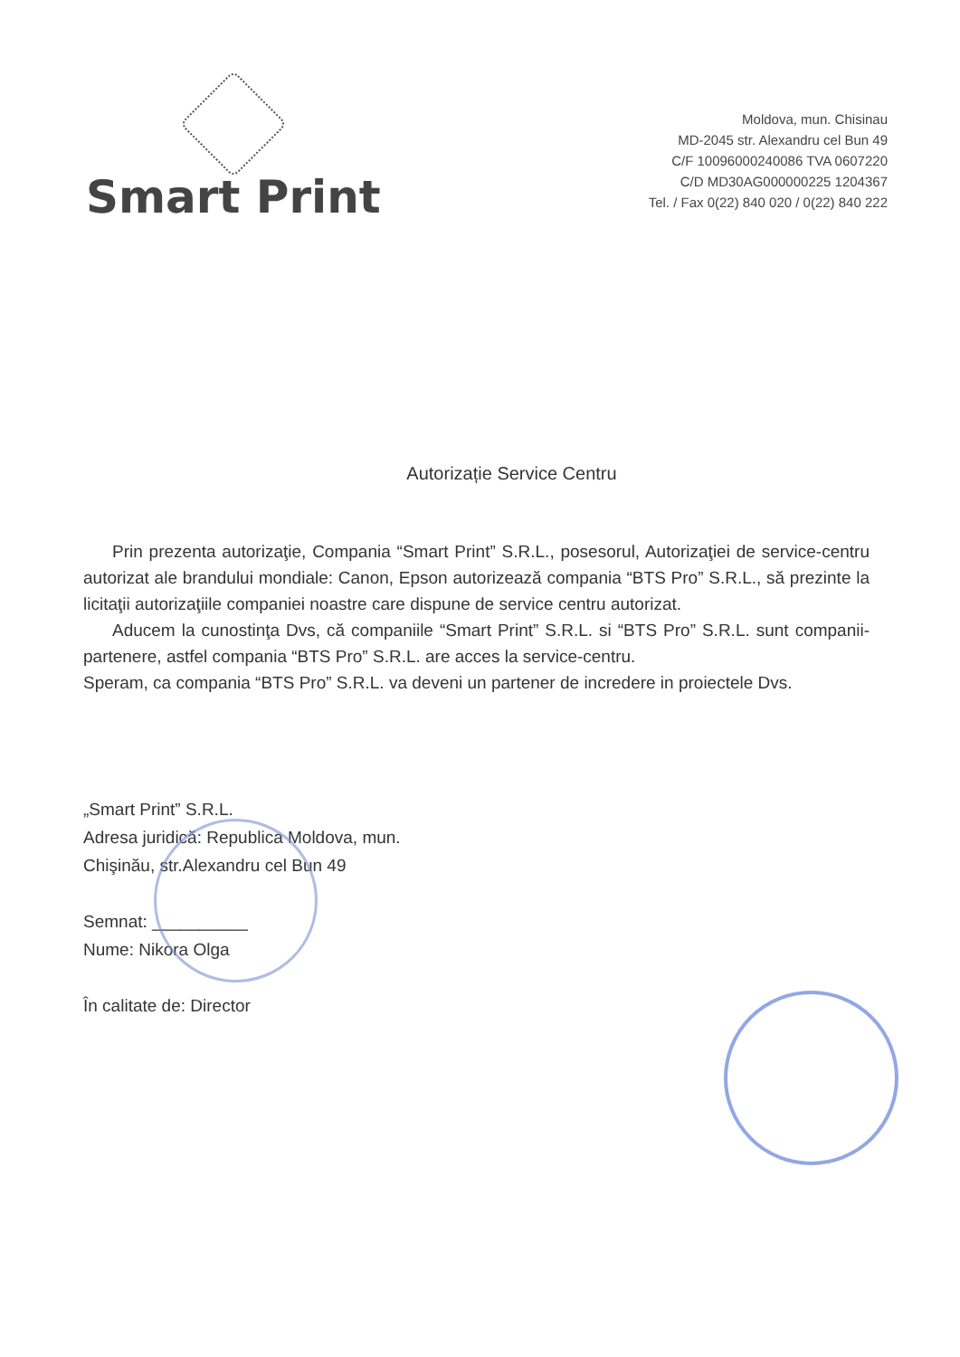Smart Print
Moldova, mun. Chisinau
MD-2045 str. Alexandru cel Bun 49
C/F 10096000240086 TVA 0607220
C/D MD30AG000000225 1204367
Tel. / Fax 0(22) 840 020 / 0(22) 840 222
Autorizație Service Centru
Prin prezenta autorizaţie, Compania “Smart Print” S.R.L., posesorul, Autorizaţiei de service-centru autorizat ale brandului mondiale: Canon, Epson autorizează compania “BTS Pro” S.R.L., să prezinte la licitaţii autorizaţiile companiei noastre care dispune de service centru autorizat.
Aducem la cunostinţa Dvs, că companiile “Smart Print” S.R.L. si “BTS Pro” S.R.L. sunt companii-partenere, astfel compania “BTS Pro” S.R.L. are acces la service-centru.
Speram, ca compania “BTS Pro” S.R.L. va deveni un partener de incredere in proiectele Dvs.
„Smart Print” S.R.L.
Adresa juridică: Republica Moldova, mun.
Chişinău, str.Alexandru cel Bun 49
Semnat: __________
Nume: Nikora Olga
În calitate de: Director